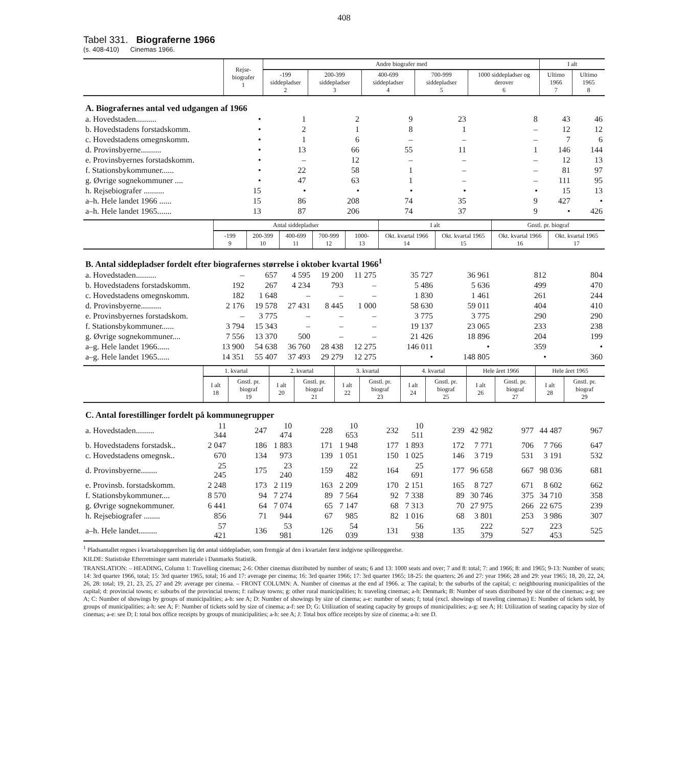408
Tabel 331. Biograferne 1966
(s. 408-410) Cinemas 1966.
| | Rejse-biografer 1 | Andre biografer med | | | | | I alt | |
| --- | --- | --- | --- | --- | --- | --- | --- | --- |
| | | -199 siddepladser 2 | 200-399 siddepladser 3 | 400-699 siddepladser 4 | 700-999 siddepladser 5 | 1000 siddepladser og derover 6 | Ultimo 1966 7 | Ultimo 1965 8 |
| A. Biografernes antal ved udgangen af 1966 | | | | | | | | |
| a. Hovedstaden.......... | • | 1 | 2 | 9 | 23 | 8 | 43 | 46 |
| b. Hovedstadens forstadskomm. | • | 2 | 1 | 8 | 1 | – | 12 | 12 |
| c. Hovedstadens omegnskomm. | • | 1 | 6 | – | – | – | 7 | 6 |
| d. Provinsbyerne.......... | • | 13 | 66 | 55 | 11 | 1 | 146 | 144 |
| e. Provinsbyernes forstadskomm. | • | – | 12 | – | – | – | 12 | 13 |
| f. Stationsbykommuner...... | • | 22 | 58 | 1 | – | – | 81 | 97 |
| g. Øvrige sognekommuner .... | • | 47 | 63 | 1 | – | – | 111 | 95 |
| h. Rejsebiografer .......... | 15 | • | • | • | • | • | 15 | 13 |
| a–h. Hele landet 1966 ...... | 15 | 86 | 208 | 74 | 35 | 9 | 427 | • |
| a–h. Hele landet 1965....... | 13 | 87 | 206 | 74 | 37 | 9 | • | 426 |
| | Antal siddepladser | | | | | I alt | | Gnstl. pr. biograf | |
| --- | --- | --- | --- | --- | --- | --- | --- | --- | --- |
| | -199 9 | 200-399 10 | 400-699 11 | 700-999 12 | 1000- 13 | Okt. kvartal 1966 14 | Okt. kvartal 1965 15 | Okt. kvartal 1966 16 | Okt. kvartal 1965 17 |
| B. Antal siddepladser fordelt efter biografernes størrelse i oktober kvartal 1966<sup>1</sup> | | | | | | | | | |
| a. Hovedstaden.......... | – | 657 | 4 595 | 19 200 | 11 275 | 35 727 | 36 961 | 812 | 804 |
| b. Hovedstadens forstadskomm. | 192 | 267 | 4 234 | 793 | – | 5 486 | 5 636 | 499 | 470 |
| c. Hovedstadens omegnskomm. | 182 | 1 648 | – | – | – | 1 830 | 1 461 | 261 | 244 |
| d. Provinsbyerne.......... | 2 176 | 19 578 | 27 431 | 8 445 | 1 000 | 58 630 | 59 011 | 404 | 410 |
| e. Provinsbyernes forstadskom. | – | 3 775 | – | – | – | 3 775 | 3 775 | 290 | 290 |
| f. Stationsbykommuner...... | 3 794 | 15 343 | – | – | – | 19 137 | 23 065 | 233 | 238 |
| g. Øvrige sognekommuner.... | 7 556 | 13 370 | 500 | – | – | 21 426 | 18 896 | 204 | 199 |
| a–g. Hele landet 1966...... | 13 900 | 54 638 | 36 760 | 28 438 | 12 275 | 146 011 | • | 359 | • |
| a–g. Hele landet 1965...... | 14 351 | 55 407 | 37 493 | 29 279 | 12 275 | • | 148 805 | • | 360 |
| | 1. kvartal | | 2. kvartal | | 3. kvartal | | 4. kvartal | | Hele året 1966 | | Hele året 1965 | |
| --- | --- | --- | --- | --- | --- | --- | --- | --- | --- | --- | --- | --- |
| | I alt 18 | Gnstl. pr. biograf 19 | I alt 20 | Gnstl. pr. biograf 21 | I alt 22 | Gnstl. pr. biograf 23 | I alt 24 | Gnstl. pr. biograf 25 | I alt 26 | Gnstl. pr. biograf 27 | I alt 28 | Gnstl. pr. biograf 29 |
| C. Antal forestillinger fordelt på kommunegrupper | | | | | | | | | | | | |
| a. Hovedstaden......... | 11 344 | 247 | 10 474 | 228 | 10 653 | 232 | 10 511 | 239 | 42 982 | 977 | 44 487 | 967 |
| b. Hovedstadens forstadsk.. | 2 047 | 186 | 1 883 | 171 | 1 948 | 177 | 1 893 | 172 | 7 771 | 706 | 7 766 | 647 |
| c. Hovedstadens omegnsk.. | 670 | 134 | 973 | 139 | 1 051 | 150 | 1 025 | 146 | 3 719 | 531 | 3 191 | 532 |
| d. Provinsbyerne........ | 25 245 | 175 | 23 240 | 159 | 22 482 | 164 | 25 691 | 177 | 96 658 | 667 | 98 036 | 681 |
| e. Provinsb. forstadskomm. | 2 248 | 173 | 2 119 | 163 | 2 209 | 170 | 2 151 | 165 | 8 727 | 671 | 8 602 | 662 |
| f. Stationsbykommuner.... | 8 570 | 94 | 7 274 | 89 | 7 564 | 92 | 7 338 | 89 | 30 746 | 375 | 34 710 | 358 |
| g. Øvrige sognekommuner. | 6 441 | 64 | 7 074 | 65 | 7 147 | 68 | 7 313 | 70 | 27 975 | 266 | 22 675 | 239 |
| h. Rejsebiografer ........ | 856 | 71 | 944 | 67 | 985 | 82 | 1 016 | 68 | 3 801 | 253 | 3 986 | 307 |
| a–h. Hele landet......... | 57 421 | 136 | 53 981 | 126 | 54 039 | 131 | 56 938 | 135 | 222 379 | 527 | 223 453 | 525 |
<sup>1</sup> Pladsantallet regnes i kvartalsopgørelsen lig det antal siddepladser, som fremgår af den i kvartalet først indgivne spilleopgørelse.
KILDE: Statistiske Efterretninger samt materiale i Danmarks Statistik.
TRANSLATION: – HEADING, Column 1: Travelling cinemas; 2-6: Other cinemas distributed by number of seats; 6 and 13: 1000 seats and over; 7 and 8: total; 7: and 1966; 8: and 1965; 9-13: Number of seats; 14: 3rd quarter 1966, total; 15: 3rd quarter 1965, total; 16 and 17: average per cinema; 16: 3rd quarter 1966; 17: 3rd quarter 1965; 18-25: the quarters; 26 and 27: year 1966; 28 and 29: year 1965; 18, 20, 22, 24, 26, 28: total; 19, 21, 23, 25, 27 and 29: average per cinema. – FRONT COLUMN: A. Number of cinemas at the end af 1966. a: The capital; b: the suburbs of the capital; c: neighbouring municipalities of the capital; d: provincial towns; e: suburbs of the provincial towns; f: railway towns; g: other rural municipalities; h: traveling cinemas; a-h: Denmark; B: Number of seats distributed by size of the cinemas; a-g: see A; C: Number of showings by groups of municipalities; a-h: see A; D: Number of showings by size of cinema; a-e: number of seats; f; total (excl. showings of traveling cinemas) E: Number of tickets sold, by groups of municipalities; a-h: see A; F: Number of tickets sold by size of cinema; a-f: see D; G: Utilization of seating capacity by groups of municipalities; a-g: see A; H: Utilization of seating capacity by size of cinemas; a-e: see D; I: total box office receipts by groups of municipalities; a-h: see A; J: Total box office receipts by size of cinema; a-h: see D.